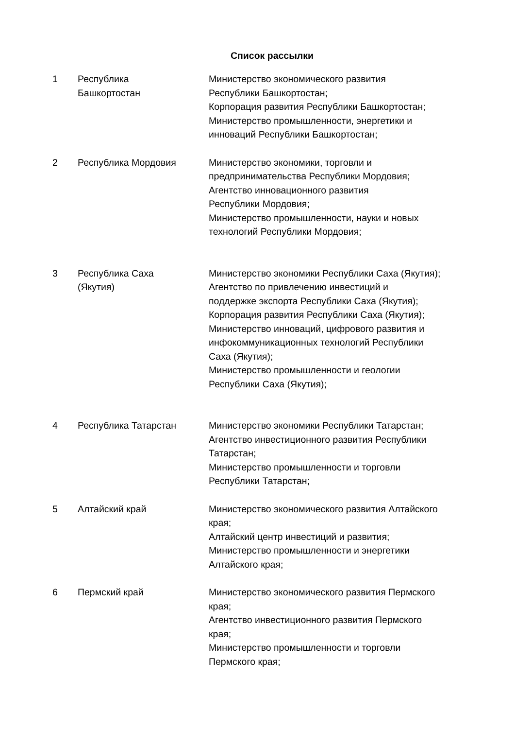Список рассылки
| 1 | Республика Башкортостан | Министерство экономического развития Республики Башкортостан; Корпорация развития Республики Башкортостан; Министерство промышленности, энергетики и инноваций Республики Башкортостан; |
| 2 | Республика Мордовия | Министерство экономики, торговли и предпринимательства Республики Мордовия; Агентство инновационного развития Республики Мордовия; Министерство промышленности, науки и новых технологий Республики Мордовия; |
| 3 | Республика Саха (Якутия) | Министерство экономики Республики Саха (Якутия); Агентство по привлечению инвестиций и поддержке экспорта Республики Саха (Якутия); Корпорация развития Республики Саха (Якутия); Министерство инноваций, цифрового развития и инфокоммуникационных технологий Республики Саха (Якутия); Министерство промышленности и геологии Республики Саха (Якутия); |
| 4 | Республика Татарстан | Министерство экономики Республики Татарстан; Агентство инвестиционного развития Республики Татарстан; Министерство промышленности и торговли Республики Татарстан; |
| 5 | Алтайский край | Министерство экономического развития Алтайского края; Алтайский центр инвестиций и развития; Министерство промышленности и энергетики Алтайского края; |
| 6 | Пермский край | Министерство экономического развития Пермского края; Агентство инвестиционного развития Пермского края; Министерство промышленности и торговли Пермского края; |